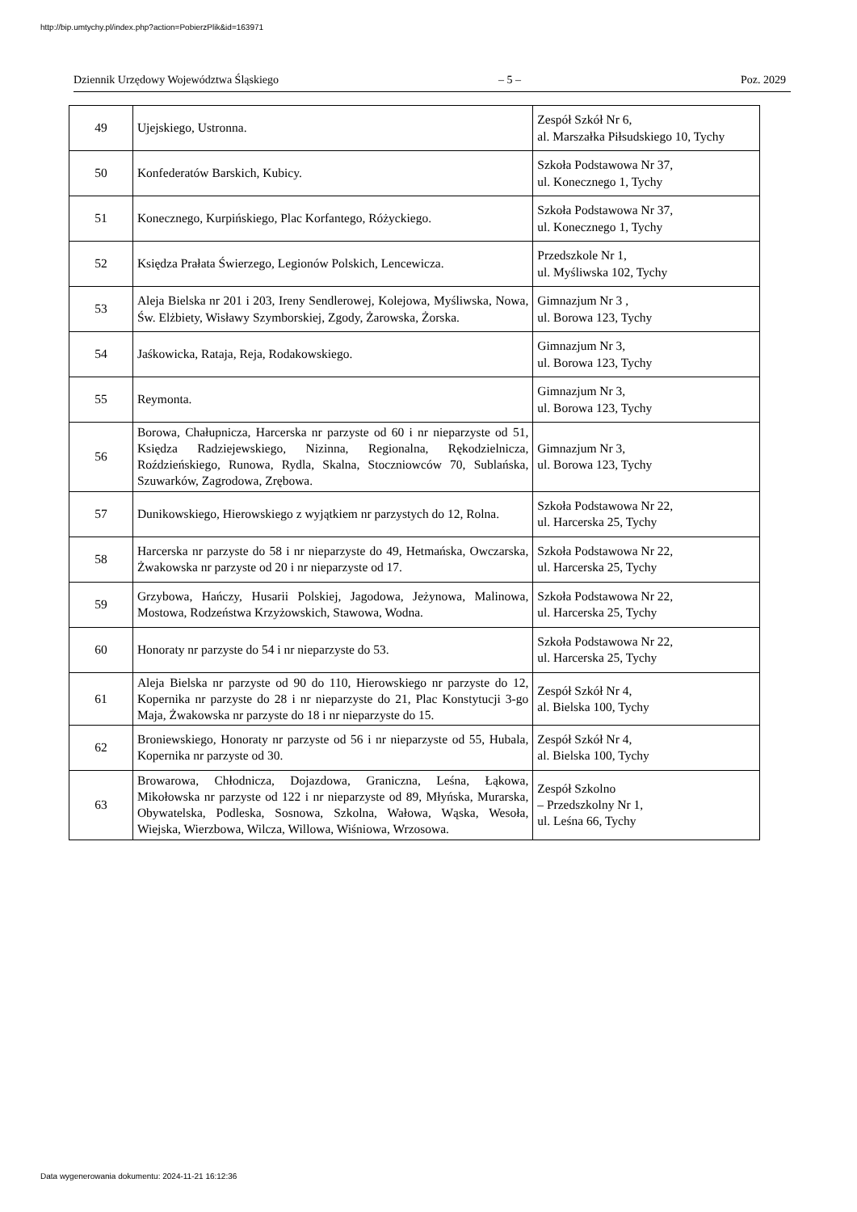http://bip.umtychy.pl/index.php?action=PobierzPlik&id=163971
Dziennik Urzędowy Województwa Śląskiego – 5 – Poz. 2029
| 49 | Ujejskiego, Ustronna. | Zespół Szkół Nr 6, al. Marszałka Piłsudskiego 10, Tychy |
| 50 | Konfederatów Barskich, Kubicy. | Szkoła Podstawowa Nr 37, ul. Konecznego 1, Tychy |
| 51 | Konecznego, Kurpińskiego, Plac Korfantego, Różyckiego. | Szkoła Podstawowa Nr 37, ul. Konecznego 1, Tychy |
| 52 | Księdza Prałata Świerzego, Legionów Polskich, Lencewicza. | Przedszkole Nr 1, ul. Myśliwska 102, Tychy |
| 53 | Aleja Bielska nr 201 i 203, Ireny Sendlerowej, Kolejowa, Myśliwska, Nowa, Św. Elżbiety, Wisławy Szymborskiej, Zgody, Żarowska, Żorska. | Gimnazjum Nr 3 , ul. Borowa 123, Tychy |
| 54 | Jaśkowicka, Rataja, Reja, Rodakowskiego. | Gimnazjum Nr 3, ul. Borowa 123, Tychy |
| 55 | Reymonta. | Gimnazjum Nr 3, ul. Borowa 123, Tychy |
| 56 | Borowa, Chałupnicza, Harcerska nr parzyste od 60 i nr nieparzyste od 51, Księdza Radziejewskiego, Nizinna, Regionalna, Rękodzielnicza, Roździeńskiego, Runowa, Rydla, Skalna, Stoczniowców 70, Sublańska, Szuwarków, Zagrodowa, Zrębowa. | Gimnazjum Nr 3, ul. Borowa 123, Tychy |
| 57 | Dunikowskiego, Hierowskiego z wyjątkiem nr parzystych do 12, Rolna. | Szkoła Podstawowa Nr 22, ul. Harcerska 25, Tychy |
| 58 | Harcerska nr parzyste do 58 i nr nieparzyste do 49, Hetmańska, Owczarska, Żwakowska nr parzyste od 20 i nr nieparzyste od 17. | Szkoła Podstawowa Nr 22, ul. Harcerska 25, Tychy |
| 59 | Grzybowa, Hańczy, Husarii Polskiej, Jagodowa, Jeżynowa, Malinowa, Mostowa, Rodzeństwa Krzyżowskich, Stawowa, Wodna. | Szkoła Podstawowa Nr 22, ul. Harcerska 25, Tychy |
| 60 | Honoraty nr parzyste do 54 i nr nieparzyste do 53. | Szkoła Podstawowa Nr 22, ul. Harcerska 25, Tychy |
| 61 | Aleja Bielska nr parzyste od 90 do 110, Hierowskiego nr parzyste do 12, Kopernika nr parzyste do 28 i nr nieparzyste do 21, Plac Konstytucji 3-go Maja, Żwakowska nr parzyste do 18 i nr nieparzyste do 15. | Zespół Szkół Nr 4, al. Bielska 100, Tychy |
| 62 | Broniewskiego, Honoraty nr parzyste od 56 i nr nieparzyste od 55, Hubala, Kopernika nr parzyste od 30. | Zespół Szkół Nr 4, al. Bielska 100, Tychy |
| 63 | Browarowa, Chłodnicza, Dojazdowa, Graniczna, Leśna, Łąkowa, Mikołowska nr parzyste od 122 i nr nieparzyste od 89, Młyńska, Murarska, Obywatelska, Podleska, Sosnowa, Szkolna, Wałowa, Wąska, Wesoła, Wiejska, Wierzbowa, Wilcza, Willowa, Wiśniowa, Wrzosowa. | Zespół Szkolno – Przedszkolny Nr 1, ul. Leśna 66, Tychy |
Data wygenerowania dokumentu: 2024-11-21 16:12:36